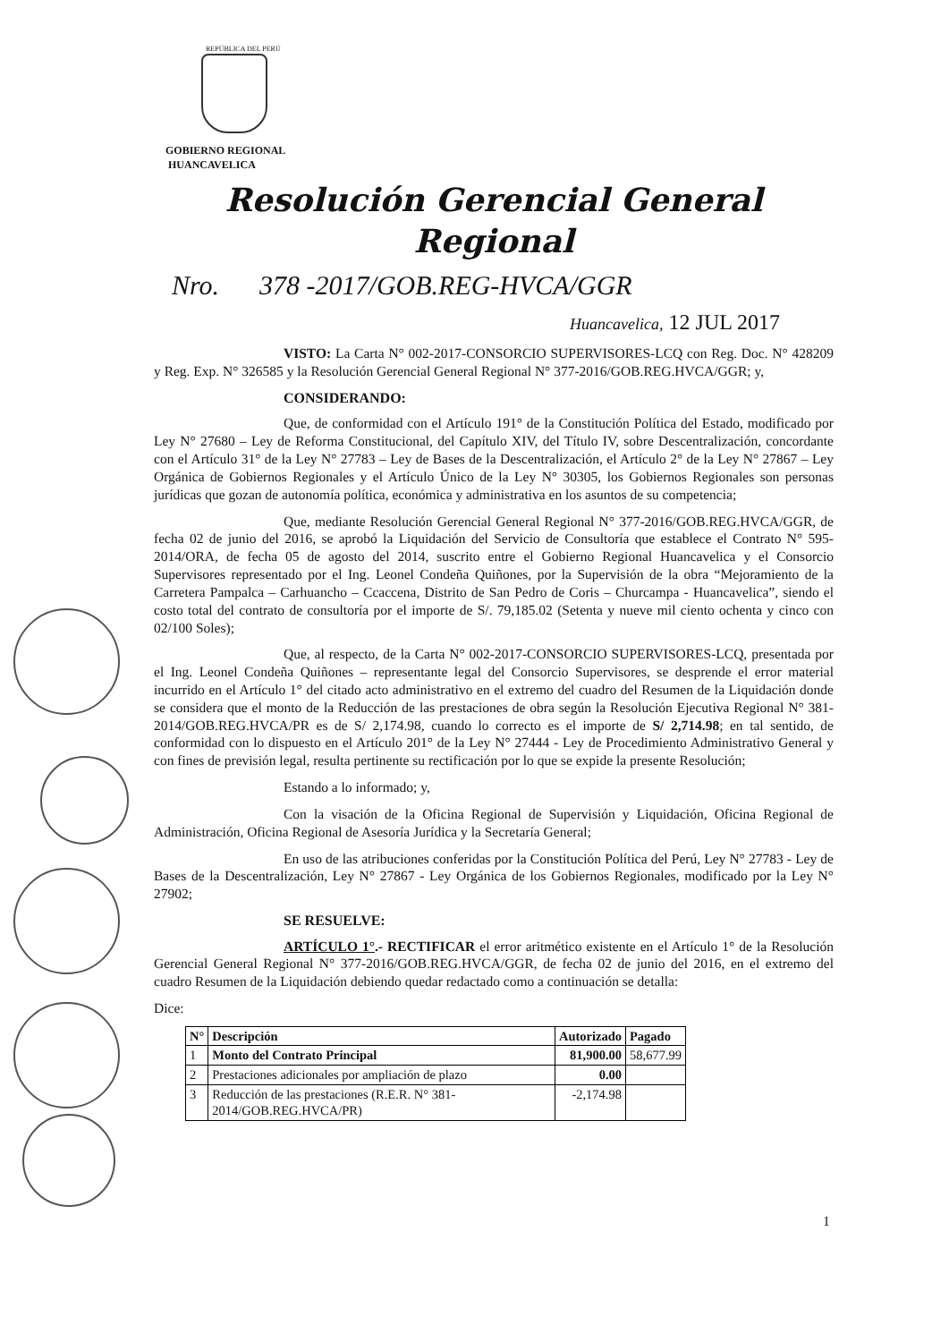REPÚBLICA DEL PERÚ
GOBIERNO REGIONAL
HUANCAVELICA
Resolución Gerencial General Regional
Nro. 378 -2017/GOB.REG-HVCA/GGR
Huancavelica, 12 JUL 2017
VISTO: La Carta N° 002-2017-CONSORCIO SUPERVISORES-LCQ con Reg. Doc. N° 428209 y Reg. Exp. N° 326585 y la Resolución Gerencial General Regional N° 377-2016/GOB.REG.HVCA/GGR; y,
CONSIDERANDO:
Que, de conformidad con el Artículo 191° de la Constitución Política del Estado, modificado por Ley N° 27680 – Ley de Reforma Constitucional, del Capítulo XIV, del Título IV, sobre Descentralización, concordante con el Artículo 31° de la Ley N° 27783 – Ley de Bases de la Descentralización, el Artículo 2° de la Ley N° 27867 – Ley Orgánica de Gobiernos Regionales y el Artículo Único de la Ley N° 30305, los Gobiernos Regionales son personas jurídicas que gozan de autonomía política, económica y administrativa en los asuntos de su competencia;
Que, mediante Resolución Gerencial General Regional N° 377-2016/GOB.REG.HVCA/GGR, de fecha 02 de junio del 2016, se aprobó la Liquidación del Servicio de Consultoría que establece el Contrato N° 595-2014/ORA, de fecha 05 de agosto del 2014, suscrito entre el Gobierno Regional Huancavelica y el Consorcio Supervisores representado por el Ing. Leonel Condeña Quiñones, por la Supervisión de la obra “Mejoramiento de la Carretera Pampalca – Carhuancho – Ccaccena, Distrito de San Pedro de Coris – Churcampa - Huancavelica”, siendo el costo total del contrato de consultoría por el importe de S/. 79,185.02 (Setenta y nueve mil ciento ochenta y cinco con 02/100 Soles);
Que, al respecto, de la Carta N° 002-2017-CONSORCIO SUPERVISORES-LCQ, presentada por el Ing. Leonel Condeña Quiñones – representante legal del Consorcio Supervisores, se desprende el error material incurrido en el Artículo 1° del citado acto administrativo en el extremo del cuadro del Resumen de la Liquidación donde se considera que el monto de la Reducción de las prestaciones de obra según la Resolución Ejecutiva Regional N° 381-2014/GOB.REG.HVCA/PR es de S/ 2,174.98, cuando lo correcto es el importe de S/ 2,714.98; en tal sentido, de conformidad con lo dispuesto en el Artículo 201° de la Ley N° 27444 - Ley de Procedimiento Administrativo General y con fines de previsión legal, resulta pertinente su rectificación por lo que se expide la presente Resolución;
Estando a lo informado; y,
Con la visación de la Oficina Regional de Supervisión y Liquidación, Oficina Regional de Administración, Oficina Regional de Asesoría Jurídica y la Secretaría General;
En uso de las atribuciones conferidas por la Constitución Política del Perú, Ley N° 27783 - Ley de Bases de la Descentralización, Ley N° 27867 - Ley Orgánica de los Gobiernos Regionales, modificado por la Ley N° 27902;
SE RESUELVE:
ARTÍCULO 1°.- RECTIFICAR el error aritmético existente en el Artículo 1° de la Resolución Gerencial General Regional N° 377-2016/GOB.REG.HVCA/GGR, de fecha 02 de junio del 2016, en el extremo del cuadro Resumen de la Liquidación debiendo quedar redactado como a continuación se detalla:
Dice:
| N° | Descripción | Autorizado | Pagado |
| --- | --- | --- | --- |
| 1 | Monto del Contrato Principal | 81,900.00 | 58,677.99 |
| 2 | Prestaciones adicionales por ampliación de plazo | 0.00 | |
| 3 | Reducción de las prestaciones (R.E.R. N° 381-2014/GOB.REG.HVCA/PR) | -2,174.98 | |
1